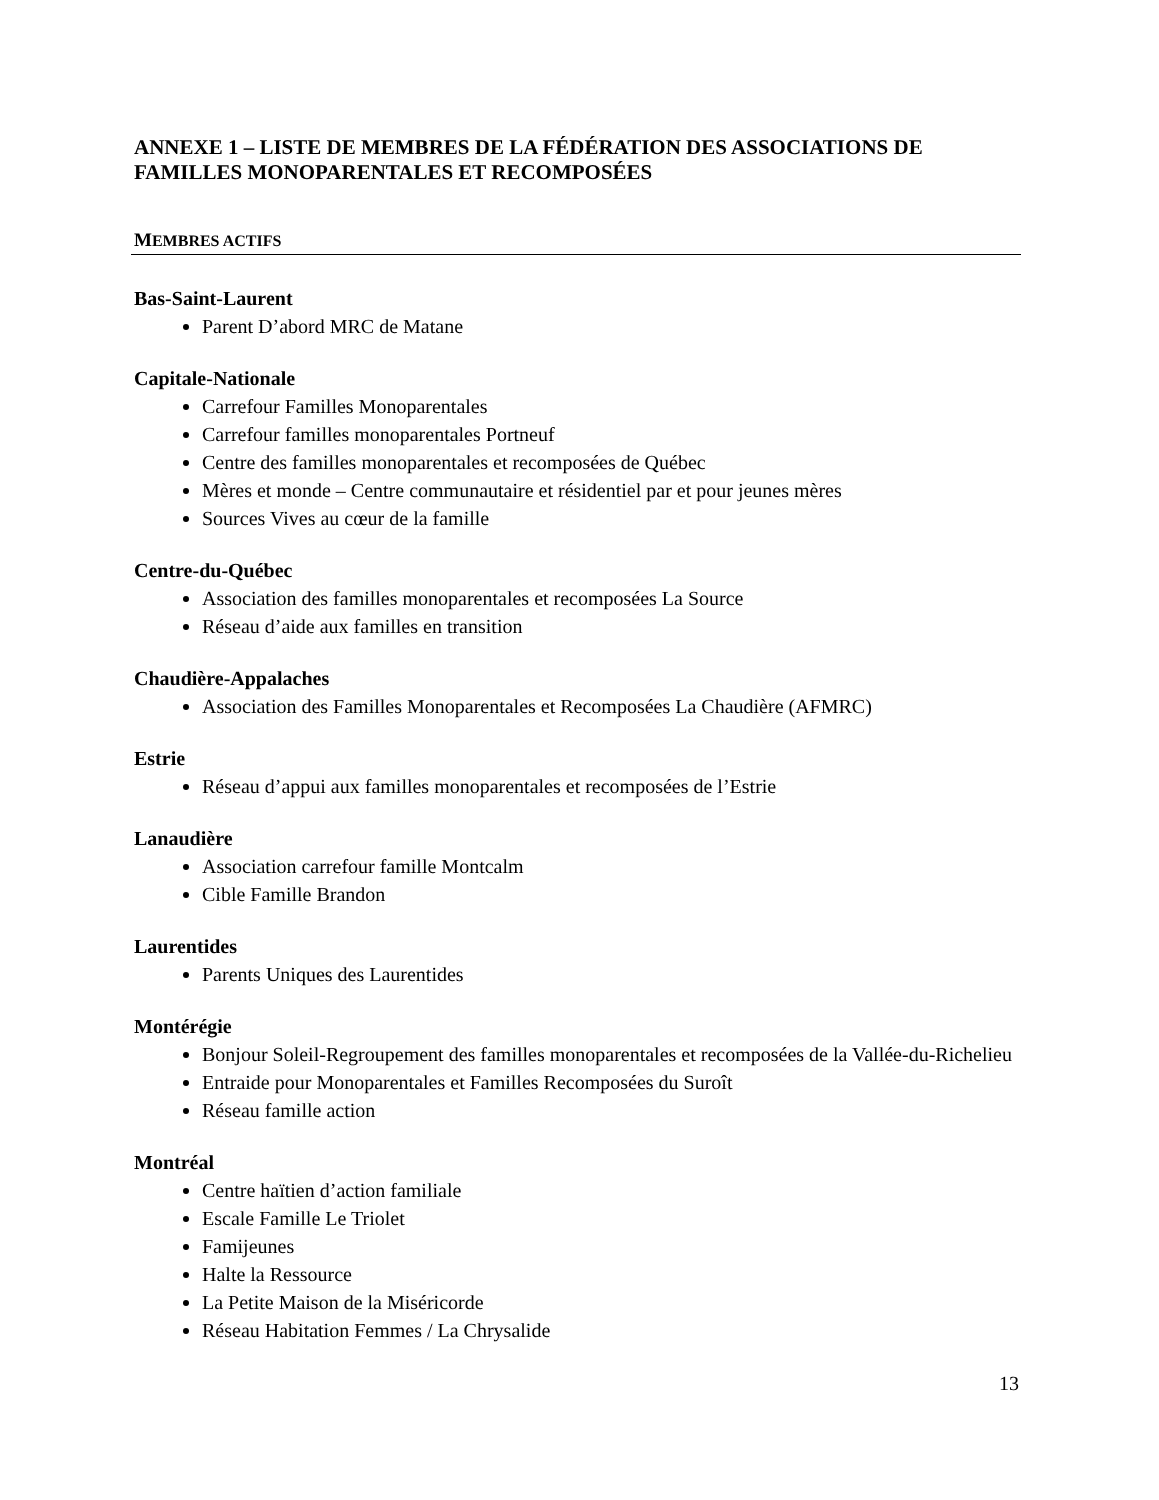ANNEXE 1 – LISTE DE MEMBRES DE LA FÉDÉRATION DES ASSOCIATIONS DE FAMILLES MONOPARENTALES ET RECOMPOSÉES
MEMBRES ACTIFS
Bas-Saint-Laurent
Parent D’abord MRC de Matane
Capitale-Nationale
Carrefour Familles Monoparentales
Carrefour familles monoparentales Portneuf
Centre des familles monoparentales et recomposées de Québec
Mères et monde – Centre communautaire et résidentiel par et pour jeunes mères
Sources Vives au cœur de la famille
Centre-du-Québec
Association des familles monoparentales et recomposées La Source
Réseau d’aide aux familles en transition
Chaudière-Appalaches
Association des Familles Monoparentales et Recomposées La Chaudière (AFMRC)
Estrie
Réseau d’appui aux familles monoparentales et recomposées de l’Estrie
Lanaudière
Association carrefour famille Montcalm
Cible Famille Brandon
Laurentides
Parents Uniques des Laurentides
Montérégie
Bonjour Soleil-Regroupement des familles monoparentales et recomposées de la Vallée-du-Richelieu
Entraide pour Monoparentales et Familles Recomposées du Suroît
Réseau famille action
Montréal
Centre haïtien d’action familiale
Escale Famille Le Triolet
Famijeunes
Halte la Ressource
La Petite Maison de la Miséricorde
Réseau Habitation Femmes / La Chrysalide
13